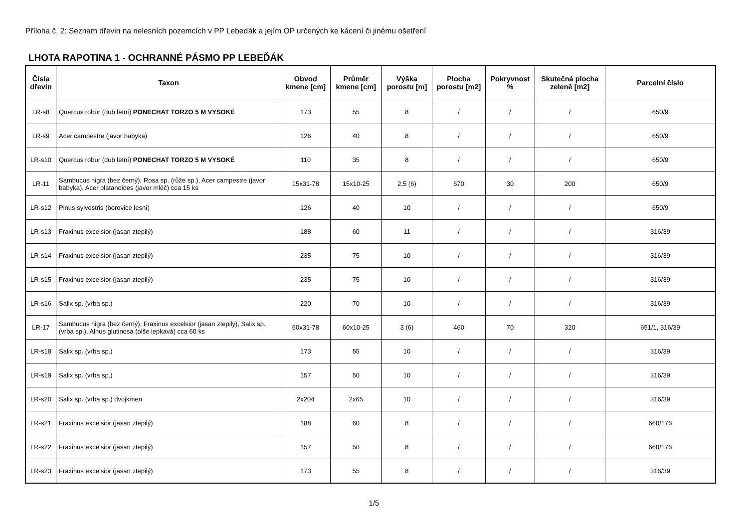Příloha č. 2: Seznam dřevin na nelesních pozemcích v PP Lebeďák a jejím OP určených ke kácení či jinému ošetření
LHOTA RAPOTINA 1 - OCHRANNÉ PÁSMO PP LEBEĎÁK
| Čísla dřevin | Taxon | Obvod kmene [cm] | Průměr kmene [cm] | Výška porostu [m] | Plocha porostu [m2] | Pokryvnost % | Skutečná plocha zeleně [m2] | Parcelní číslo |
| --- | --- | --- | --- | --- | --- | --- | --- | --- |
| LR-s8 | Quercus robur (dub letní) PONECHAT TORZO 5 M VYSOKÉ | 173 | 55 | 8 | / | / | / | 650/9 |
| LR-s9 | Acer campestre (javor babyka) | 126 | 40 | 8 | / | / | / | 650/9 |
| LR-s10 | Quercus robur (dub letní) PONECHAT TORZO 5 M VYSOKÉ | 110 | 35 | 8 | / | / | / | 650/9 |
| LR-11 | Sambucus nigra (bez černý), Rosa sp. (růže sp.), Acer campestre (javor babyka), Acer platanoides (javor mléč) cca 15 ks | 15x31-78 | 15x10-25 | 2,5 (6) | 670 | 30 | 200 | 650/9 |
| LR-s12 | Pinus sylvestris (borovice lesní) | 126 | 40 | 10 | / | / | / | 650/9 |
| LR-s13 | Fraxinus excelsior (jasan ztepilý) | 188 | 60 | 11 | / | / | / | 316/39 |
| LR-s14 | Fraxinus excelsior (jasan ztepilý) | 235 | 75 | 10 | / | / | / | 316/39 |
| LR-s15 | Fraxinus excelsior (jasan ztepilý) | 235 | 75 | 10 | / | / | / | 316/39 |
| LR-s16 | Salix sp. (vrba sp.) | 220 | 70 | 10 | / | / | / | 316/39 |
| LR-17 | Sambucus nigra (bez černý), Fraxinus excelsior (jasan ztepilý), Salix sp. (vrba sp.), Alnus glutinosa (olše lepkavá) cca 60 ks | 60x31-78 | 60x10-25 | 3 (6) | 460 | 70 | 320 | 651/1, 316/39 |
| LR-s18 | Salix sp. (vrba sp.) | 173 | 55 | 10 | / | / | / | 316/39 |
| LR-s19 | Salix sp. (vrba sp.) | 157 | 50 | 10 | / | / | / | 316/39 |
| LR-s20 | Salix sp. (vrba sp.) dvojkmen | 2x204 | 2x65 | 10 | / | / | / | 316/39 |
| LR-s21 | Fraxinus excelsior (jasan ztepilý) | 188 | 60 | 8 | / | / | / | 660/176 |
| LR-s22 | Fraxinus excelsior (jasan ztepilý) | 157 | 50 | 8 | / | / | / | 660/176 |
| LR-s23 | Fraxinus excelsior (jasan ztepilý) | 173 | 55 | 8 | / | / | / | 316/39 |
1/5